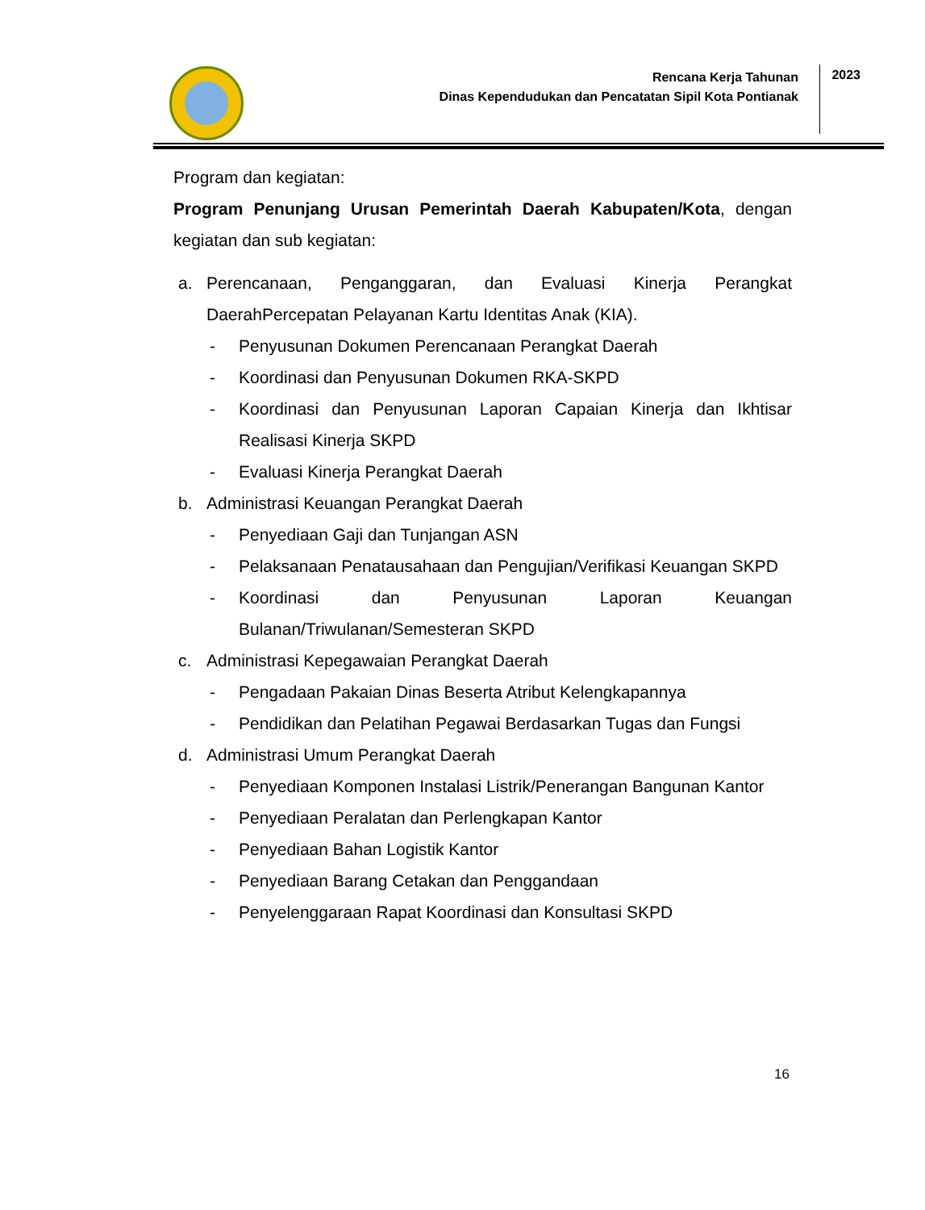Rencana Kerja Tahunan
Dinas Kependudukan dan Pencatatan Sipil Kota Pontianak
2023
Program dan kegiatan:
Program Penunjang Urusan Pemerintah Daerah Kabupaten/Kota, dengan kegiatan dan sub kegiatan:
a. Perencanaan, Penganggaran, dan Evaluasi Kinerja Perangkat DaerahPercepatan Pelayanan Kartu Identitas Anak (KIA).
- Penyusunan Dokumen Perencanaan Perangkat Daerah
- Koordinasi dan Penyusunan Dokumen RKA-SKPD
- Koordinasi dan Penyusunan Laporan Capaian Kinerja dan Ikhtisar Realisasi Kinerja SKPD
- Evaluasi Kinerja Perangkat Daerah
b. Administrasi Keuangan Perangkat Daerah
- Penyediaan Gaji dan Tunjangan ASN
- Pelaksanaan Penatausahaan dan Pengujian/Verifikasi Keuangan SKPD
- Koordinasi dan Penyusunan Laporan Keuangan Bulanan/Triwulanan/Semesteran SKPD
c. Administrasi Kepegawaian Perangkat Daerah
- Pengadaan Pakaian Dinas Beserta Atribut Kelengkapannya
- Pendidikan dan Pelatihan Pegawai Berdasarkan Tugas dan Fungsi
d. Administrasi Umum Perangkat Daerah
- Penyediaan Komponen Instalasi Listrik/Penerangan Bangunan Kantor
- Penyediaan Peralatan dan Perlengkapan Kantor
- Penyediaan Bahan Logistik Kantor
- Penyediaan Barang Cetakan dan Penggandaan
- Penyelenggaraan Rapat Koordinasi dan Konsultasi SKPD
16